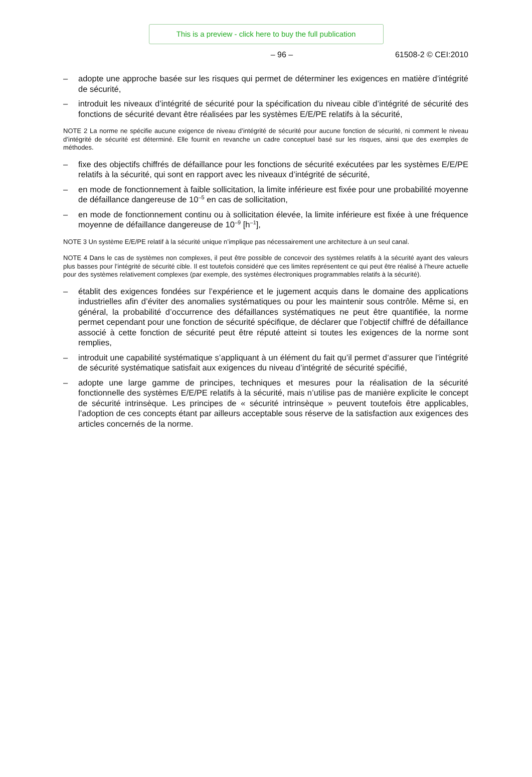This is a preview - click here to buy the full publication
– 96 – 61508-2 © CEI:2010
– adopte une approche basée sur les risques qui permet de déterminer les exigences en matière d’intégrité de sécurité,
– introduit les niveaux d’intégrité de sécurité pour la spécification du niveau cible d’intégrité de sécurité des fonctions de sécurité devant être réalisées par les systèmes E/E/PE relatifs à la sécurité,
NOTE 2 La norme ne spécifie aucune exigence de niveau d’intégrité de sécurité pour aucune fonction de sécurité, ni comment le niveau d’intégrité de sécurité est déterminé. Elle fournit en revanche un cadre conceptuel basé sur les risques, ainsi que des exemples de méthodes.
– fixe des objectifs chiffrés de défaillance pour les fonctions de sécurité exécutées par les systèmes E/E/PE relatifs à la sécurité, qui sont en rapport avec les niveaux d’intégrité de sécurité,
– en mode de fonctionnement à faible sollicitation, la limite inférieure est fixée pour une probabilité moyenne de défaillance dangereuse de 10<sup>–5</sup> en cas de sollicitation,
– en mode de fonctionnement continu ou à sollicitation élevée, la limite inférieure est fixée à une fréquence moyenne de défaillance dangereuse de 10<sup>–9</sup> [h<sup>–1</sup>],
NOTE 3 Un système E/E/PE relatif à la sécurité unique n’implique pas nécessairement une architecture à un seul canal.
NOTE 4 Dans le cas de systèmes non complexes, il peut être possible de concevoir des systèmes relatifs à la sécurité ayant des valeurs plus basses pour l’intégrité de sécurité cible. Il est toutefois considéré que ces limites représentent ce qui peut être réalisé à l’heure actuelle pour des systèmes relativement complexes (par exemple, des systèmes électroniques programmables relatifs à la sécurité).
– établit des exigences fondées sur l’expérience et le jugement acquis dans le domaine des applications industrielles afin d’éviter des anomalies systématiques ou pour les maintenir sous contrôle. Même si, en général, la probabilité d’occurrence des défaillances systématiques ne peut être quantifiée, la norme permet cependant pour une fonction de sécurité spécifique, de déclarer que l’objectif chiffré de défaillance associé à cette fonction de sécurité peut être réputé atteint si toutes les exigences de la norme sont remplies,
– introduit une capabilité systématique s’appliquant à un élément du fait qu’il permet d’assurer que l’intégrité de sécurité systématique satisfait aux exigences du niveau d’intégrité de sécurité spécifié,
– adopte une large gamme de principes, techniques et mesures pour la réalisation de la sécurité fonctionnelle des systèmes E/E/PE relatifs à la sécurité, mais n’utilise pas de manière explicite le concept de sécurité intrinsèque. Les principes de « sécurité intrinsèque » peuvent toutefois être applicables, l’adoption de ces concepts étant par ailleurs acceptable sous réserve de la satisfaction aux exigences des articles concernés de la norme.